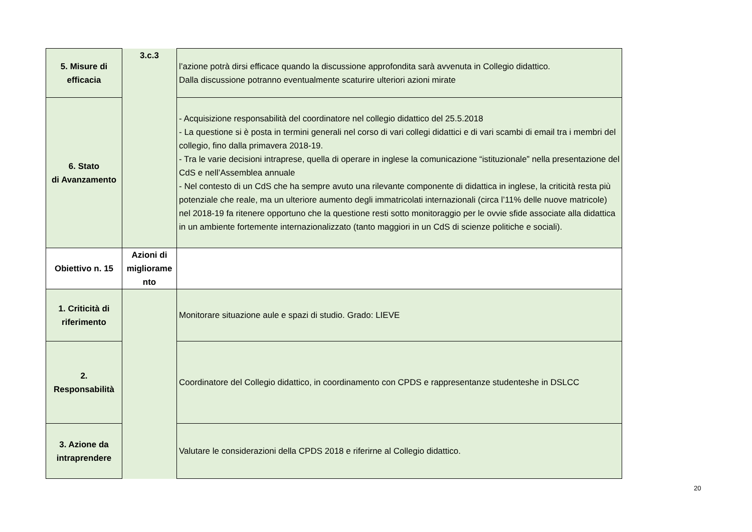| 5. Misure di efficacia | 3.c.3 | l’azione potrà dirsi efficace quando la discussione approfondita sarà avvenuta in Collegio didattico. Dalla discussione potranno eventualmente scaturire ulteriori azioni mirate |
| 6. Stato di Avanzamento | | - Acquisizione responsabilità del coordinatore nel collegio didattico del 25.5.2018 - La questione si è posta in termini generali nel corso di vari collegi didattici e di vari scambi di email tra i membri del collegio, fino dalla primavera 2018-19. - Tra le varie decisioni intraprese, quella di operare in inglese la comunicazione “istituzionale” nella presentazione del CdS e nell’Assemblea annuale - Nel contesto di un CdS che ha sempre avuto una rilevante componente di didattica in inglese, la criticità resta più potenziale che reale, ma un ulteriore aumento degli immatricolati internazionali (circa l’11% delle nuove matricole) nel 2018-19 fa ritenere opportuno che la questione resti sotto monitoraggio per le ovvie sfide associate alla didattica in un ambiente fortemente internazionalizzato (tanto maggiori in un CdS di scienze politiche e sociali). |
| Obiettivo n. 15 | Azioni di migliorame nto | |
| 1. Criticità di riferimento | | Monitorare situazione aule e spazi di studio. Grado: LIEVE |
| 2. Responsabilità | | Coordinatore del Collegio didattico, in coordinamento con CPDS e rappresentanze studenteshe in DSLCC |
| 3. Azione da intraprendere | | Valutare le considerazioni della CPDS 2018 e riferirne al Collegio didattico. |
20